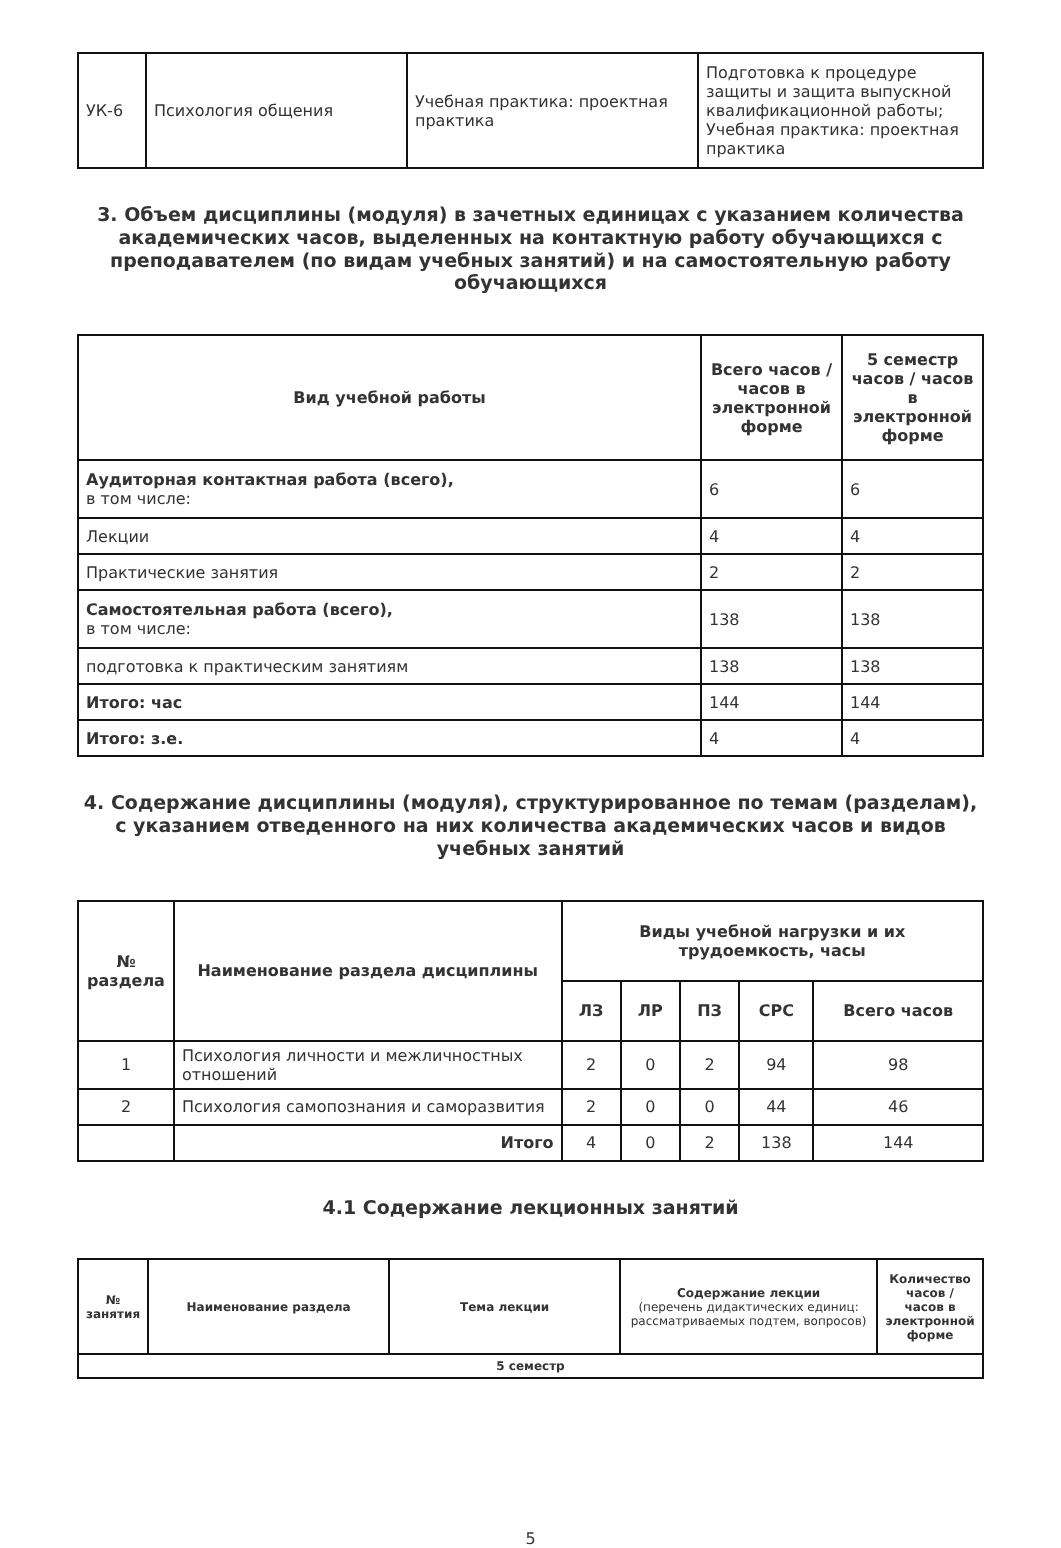| УК-6 | Психология общения | Учебная практика: проектная практика | Подготовка к процедуре защиты и защита выпускной квалификационной работы; Учебная практика: проектная практика |
3. Объем дисциплины (модуля) в зачетных единицах с указанием количества академических часов, выделенных на контактную работу обучающихся с преподавателем (по видам учебных занятий) и на самостоятельную работу обучающихся
| Вид учебной работы | Всего часов / часов в электронной форме | 5 семестр часов / часов в электронной форме |
| --- | --- | --- |
| Аудиторная контактная работа (всего), в том числе: | 6 | 6 |
| Лекции | 4 | 4 |
| Практические занятия | 2 | 2 |
| Самостоятельная работа (всего), в том числе: | 138 | 138 |
| подготовка к практическим занятиям | 138 | 138 |
| Итого: час | 144 | 144 |
| Итого: з.е. | 4 | 4 |
4. Содержание дисциплины (модуля), структурированное по темам (разделам), с указанием отведенного на них количества академических часов и видов учебных занятий
| № раздела | Наименование раздела дисциплины | Виды учебной нагрузки и их трудоемкость, часы | | | | |
| --- | --- | --- | --- | --- | --- | --- |
| | | ЛЗ | ЛР | ПЗ | СРС | Всего часов |
| 1 | Психология личности и межличностных отношений | 2 | 0 | 2 | 94 | 98 |
| 2 | Психология самопознания и саморазвития | 2 | 0 | 0 | 44 | 46 |
| | Итого | 4 | 0 | 2 | 138 | 144 |
4.1 Содержание лекционных занятий
| № занятия | Наименование раздела | Тема лекции | Содержание лекции (перечень дидактических единиц: рассматриваемых подтем, вопросов) | Количество часов / часов в электронной форме |
| --- | --- | --- | --- | --- |
| 5 семестр | | | | |
5